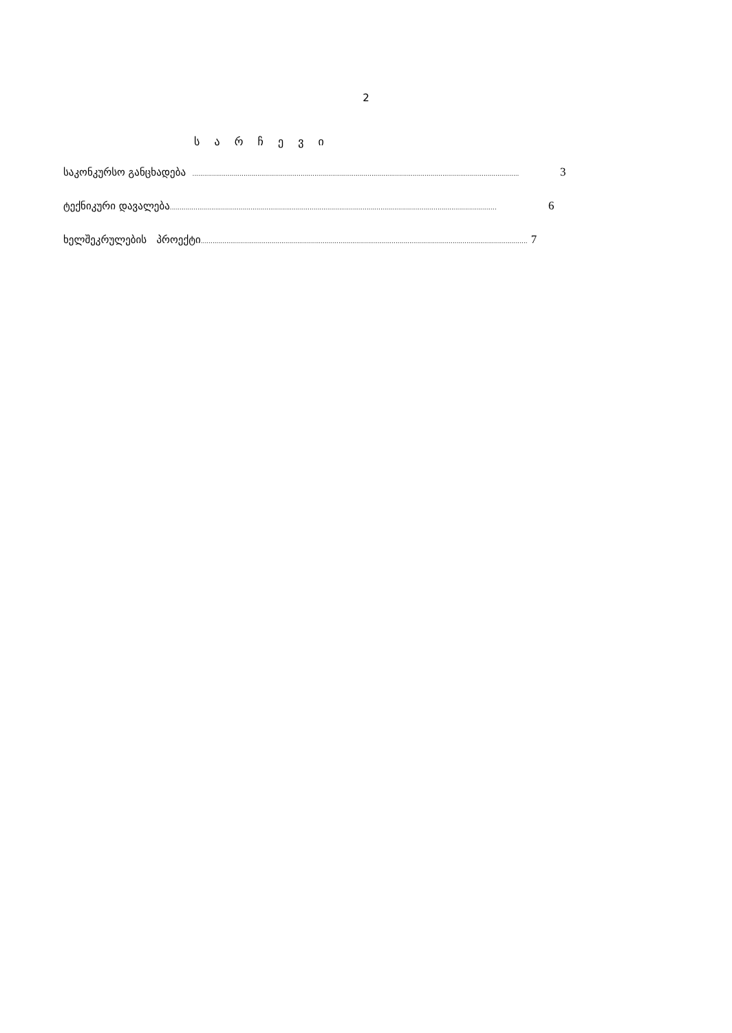2
ს ა რ ჩ ე ვ ი
საკონკურსო განცხადება ...................................................................................................................................................................... 3
ტექნიკური დავალება...................................................................................................................................................................... 6
ხელშეკრულების პროექტი...................................................................................................................................................................... 7